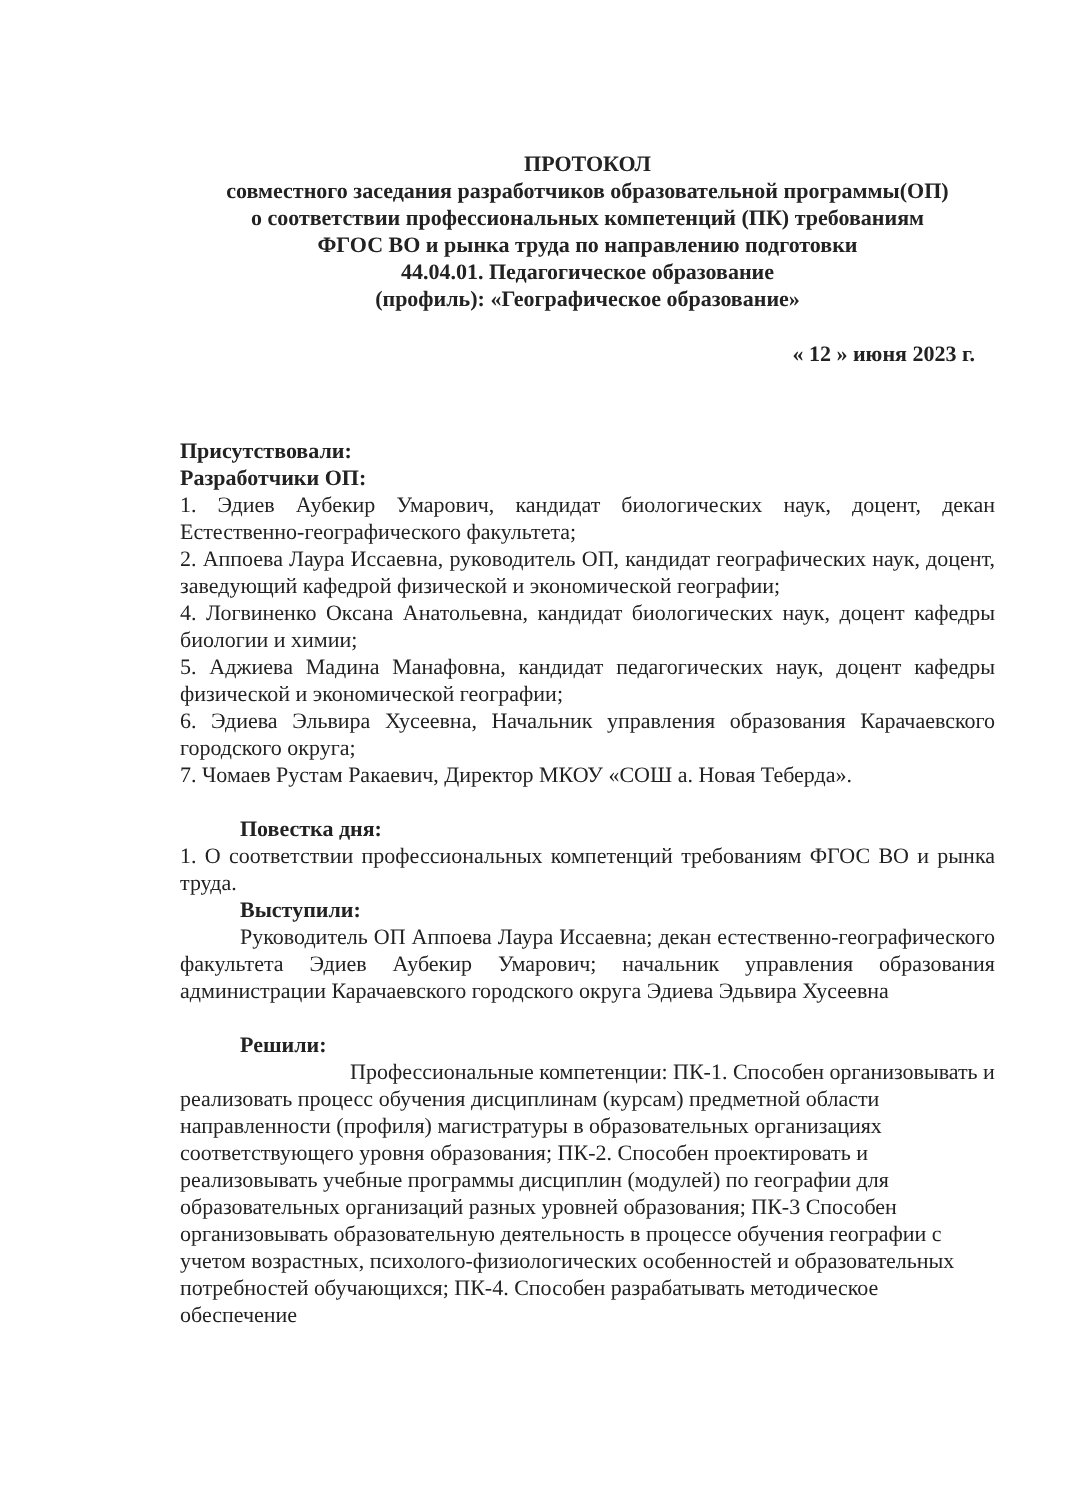ПРОТОКОЛ
совместного заседания разработчиков образовательной программы(ОП)
о соответствии профессиональных компетенций (ПК) требованиям
ФГОС ВО и рынка труда по направлению подготовки
44.04.01. Педагогическое образование
(профиль): «Географическое образование»
« 12 » июня 2023 г.
Присутствовали:
Разработчики ОП:
1. Эдиев Аубекир Умарович, кандидат биологических наук, доцент, декан Естественно-географического факультета;
2. Аппоева Лаура Иссаевна, руководитель ОП, кандидат географических наук, доцент, заведующий кафедрой физической и экономической географии;
4. Логвиненко Оксана Анатольевна, кандидат биологических наук, доцент кафедры биологии и химии;
5. Аджиева Мадина Манафовна, кандидат педагогических наук, доцент кафедры физической и экономической географии;
6. Эдиева Эльвира Хусеевна, Начальник управления образования Карачаевского городского округа;
7. Чомаев Рустам Ракаевич, Директор МКОУ «СОШ а. Новая Теберда».
Повестка дня:
1. О соответствии профессиональных компетенций требованиям ФГОС ВО и рынка труда.
Выступили:
Руководитель ОП Аппоева Лаура Иссаевна; декан естественно-географического факультета Эдиев Аубекир Умарович; начальник управления образования администрации Карачаевского городского округа Эдиева Эдьвира Хусеевна
Решили:
Профессиональные компетенции: ПК-1. Способен организовывать и реализовать процесс обучения дисциплинам (курсам) предметной области направленности (профиля) магистратуры в образовательных организациях соответствующего уровня образования; ПК-2. Способен проектировать и реализовывать учебные программы дисциплин (модулей) по географии для образовательных организаций разных уровней образования; ПК-3 Способен организовывать образовательную деятельность в процессе обучения географии с учетом возрастных, психолого-физиологических особенностей и образовательных потребностей обучающихся; ПК-4. Способен разрабатывать методическое обеспечение